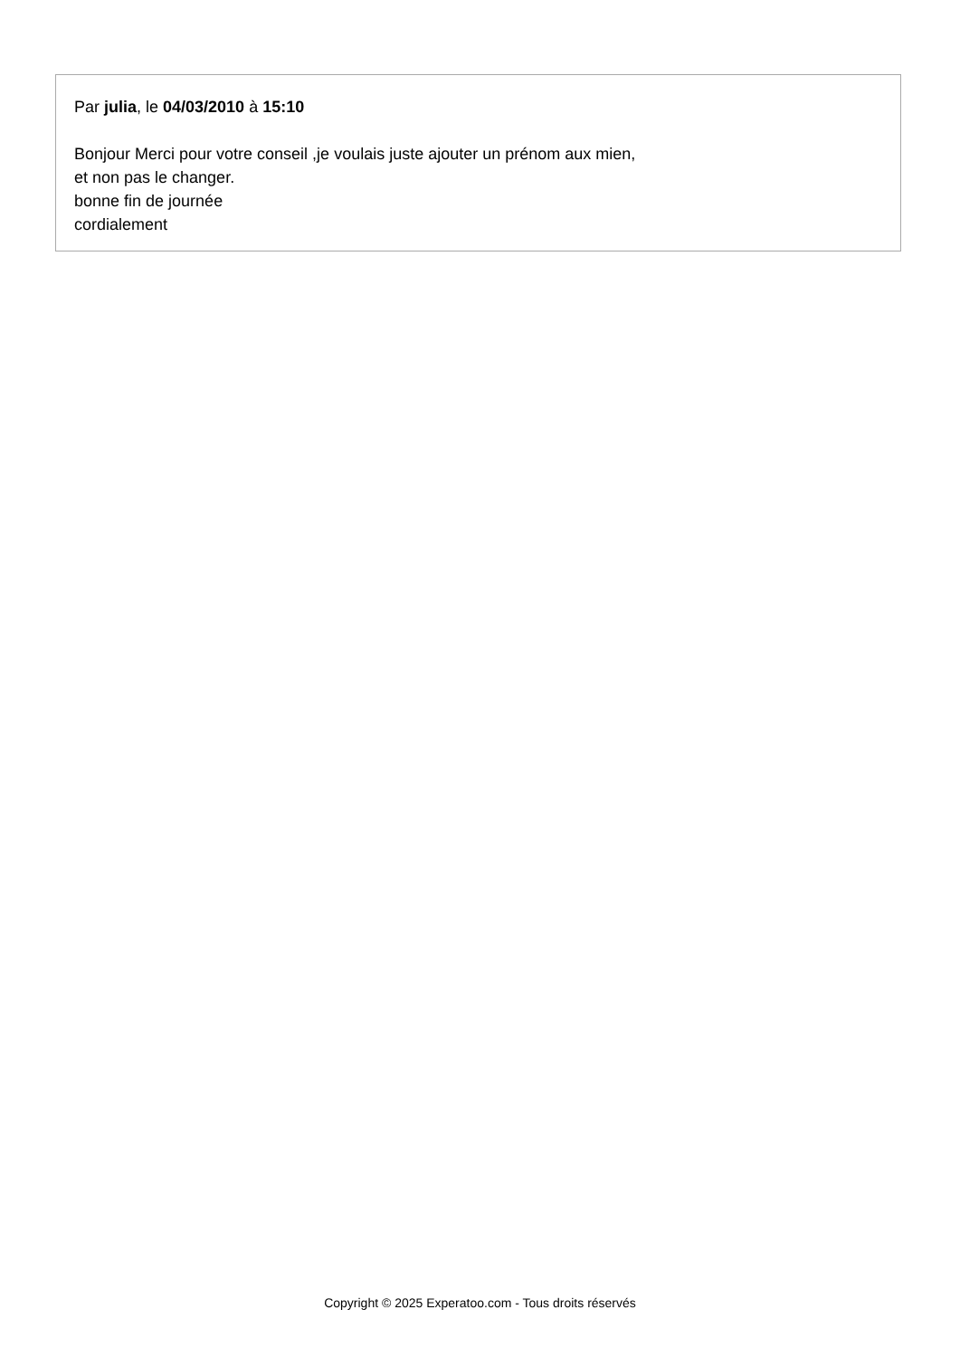Par julia, le 04/03/2010 à 15:10
Bonjour Merci pour votre conseil ,je voulais juste ajouter un prénom aux mien,
et non pas le changer.
bonne fin de journée
cordialement
Copyright © 2025 Experatoo.com - Tous droits réservés